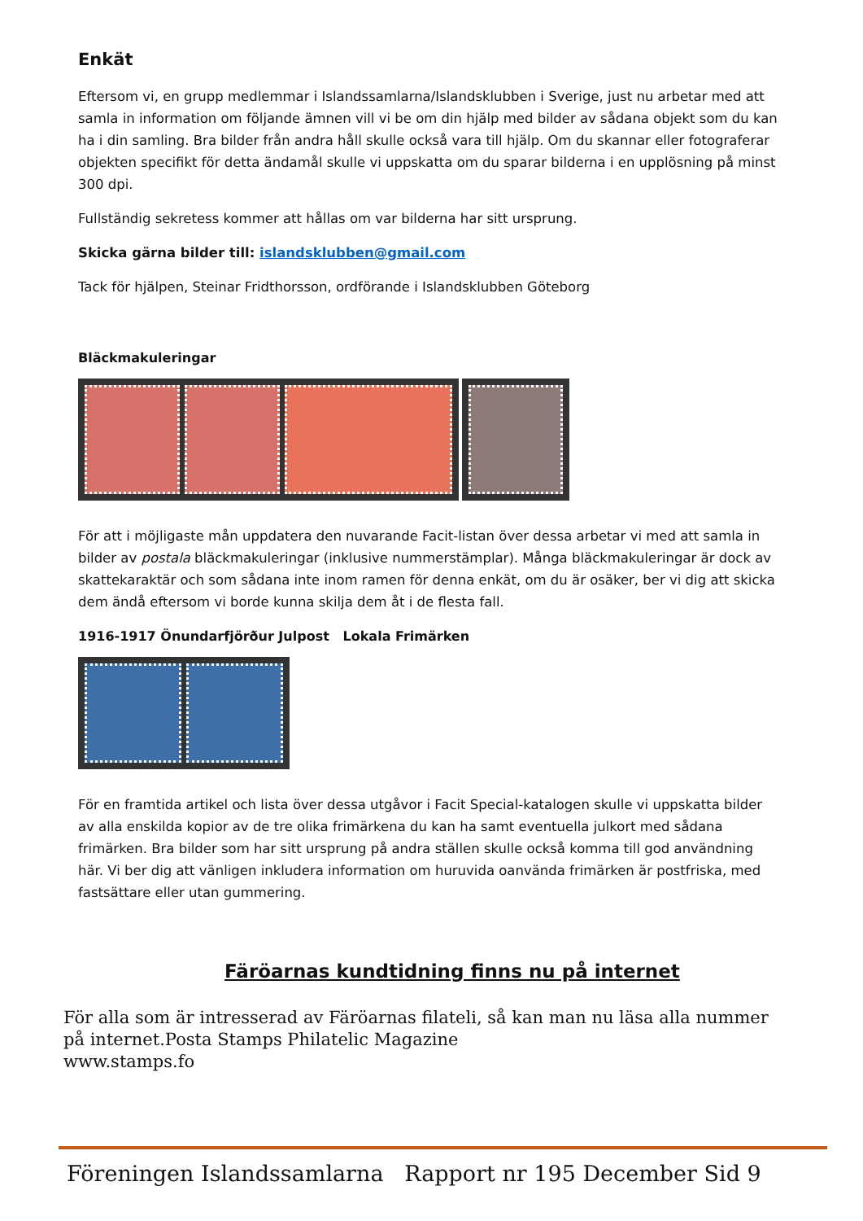Enkät
Eftersom vi, en grupp medlemmar i Islandssamlarna/Islandsklubben i Sverige, just nu arbetar med att samla in information om följande ämnen vill vi be om din hjälp med bilder av sådana objekt som du kan ha i din samling. Bra bilder från andra håll skulle också vara till hjälp. Om du skannar eller fotograferar objekten specifikt för detta ändamål skulle vi uppskatta om du sparar bilderna i en upplösning på minst 300 dpi.
Fullständig sekretess kommer att hållas om var bilderna har sitt ursprung.
Skicka gärna bilder till: islandsklubben@gmail.com
Tack för hjälpen, Steinar Fridthorsson, ordförande i Islandsklubben Göteborg
Bläckmakuleringar
För att i möjligaste mån uppdatera den nuvarande Facit-listan över dessa arbetar vi med att samla in bilder av postala bläckmakuleringar (inklusive nummerstämplar). Många bläckmakuleringar är dock av skattekaraktär och som sådana inte inom ramen för denna enkät, om du är osäker, ber vi dig att skicka dem ändå eftersom vi borde kunna skilja dem åt i de flesta fall.
1916-1917 Önundarfjörður Julpost Lokala Frimärken
För en framtida artikel och lista över dessa utgåvor i Facit Special-katalogen skulle vi uppskatta bilder av alla enskilda kopior av de tre olika frimärkena du kan ha samt eventuella julkort med sådana frimärken. Bra bilder som har sitt ursprung på andra ställen skulle också komma till god användning här. Vi ber dig att vänligen inkludera information om huruvida oanvända frimärken är postfriska, med fastsättare eller utan gummering.
Färöarnas kundtidning finns nu på internet
För alla som är intresserad av Färöarnas filateli, så kan man nu läsa alla nummer
på internet.Posta Stamps Philatelic Magazine
www.stamps.fo
Föreningen Islandssamlarna Rapport nr 195 December Sid 9